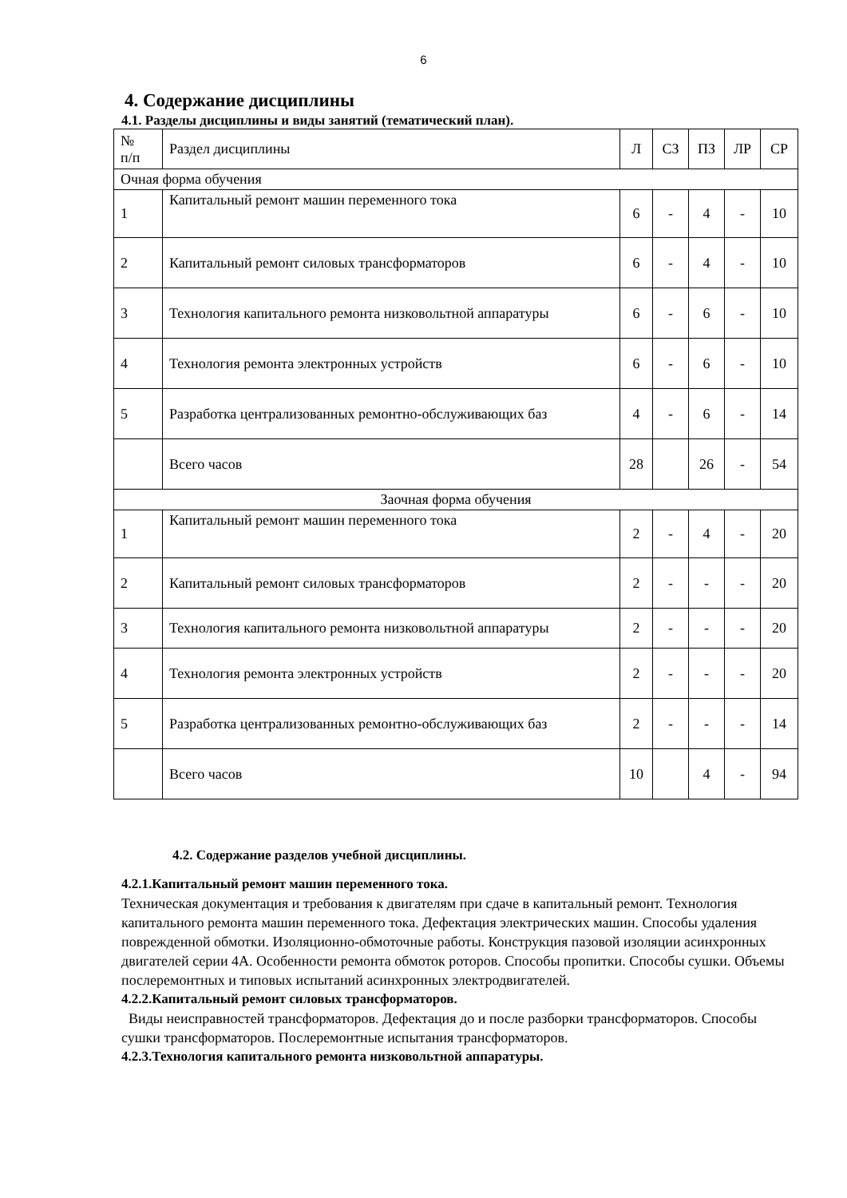6
4. Содержание дисциплины
4.1. Разделы дисциплины и виды занятий (тематический план).
| № п/п | Раздел дисциплины | Л | СЗ | ПЗ | ЛР | СР |
| Очная форма обучения | | | | | | |
| 1 | Капитальный ремонт машин переменного тока | 6 | - | 4 | - | 10 |
| 2 | Капитальный ремонт силовых трансформаторов | 6 | - | 4 | - | 10 |
| 3 | Технология капитального ремонта низковольтной аппаратуры | 6 | - | 6 | - | 10 |
| 4 | Технология ремонта электронных устройств | 6 | - | 6 | - | 10 |
| 5 | Разработка централизованных ремонтно-обслуживающих баз | 4 | - | 6 | - | 14 |
| | Всего часов | 28 | | 26 | - | 54 |
| Заочная форма обучения | | | | | | |
| 1 | Капитальный ремонт машин переменного тока | 2 | - | 4 | - | 20 |
| 2 | Капитальный ремонт силовых трансформаторов | 2 | - | - | - | 20 |
| 3 | Технология капитального ремонта низковольтной аппаратуры | 2 | - | - | - | 20 |
| 4 | Технология ремонта электронных устройств | 2 | - | - | - | 20 |
| 5 | Разработка централизованных ремонтно-обслуживающих баз | 2 | - | - | - | 14 |
| | Всего часов | 10 | | 4 | - | 94 |
4.2. Содержание разделов учебной дисциплины.
4.2.1.Капитальный ремонт машин переменного тока.
Техническая документация и требования к двигателям при сдаче в капитальный ремонт. Технология капитального ремонта машин переменного тока. Дефектация электрических машин. Способы удаления поврежденной обмотки. Изоляционно-обмоточные работы. Конструкция пазовой изоляции асинхронных двигателей серии 4А. Особенности ремонта обмоток роторов. Способы пропитки. Способы сушки. Объемы послеремонтных и типовых испытаний асинхронных электродвигателей.
4.2.2.Капитальный ремонт силовых трансформаторов.
Виды неисправностей трансформаторов. Дефектация до и после разборки трансформаторов. Способы сушки трансформаторов. Послеремонтные испытания трансформаторов.
4.2.3.Технология капитального ремонта низковольтной аппаратуры.